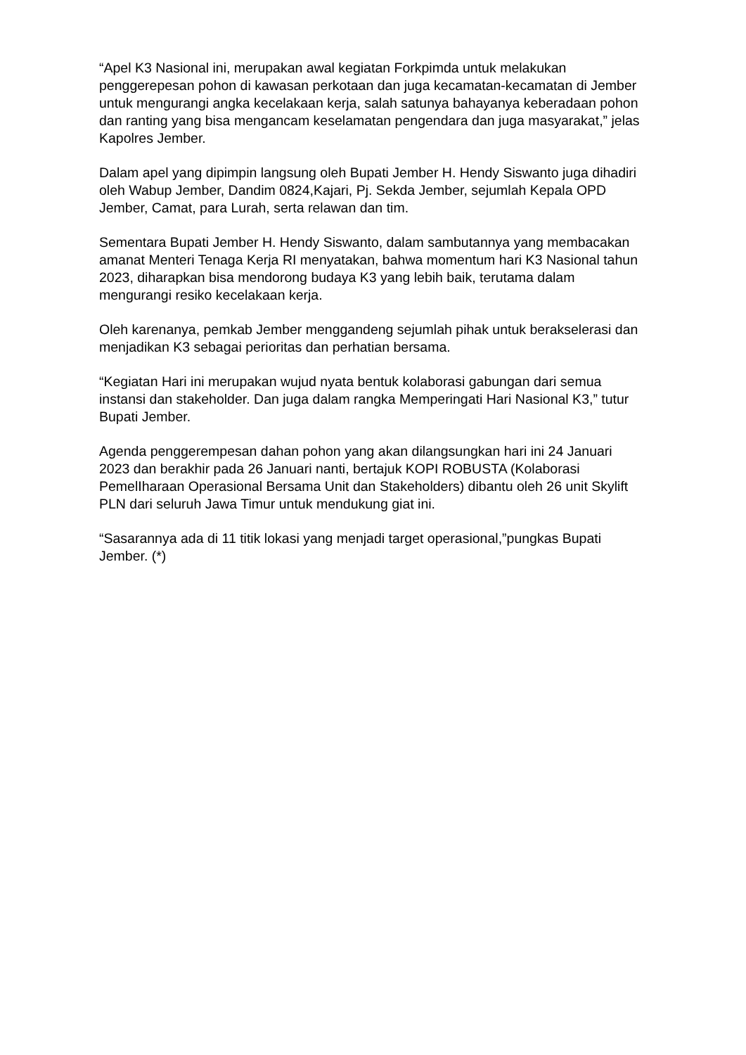“Apel K3 Nasional ini, merupakan awal kegiatan Forkpimda untuk melakukan penggerepesan pohon di kawasan perkotaan dan juga kecamatan-kecamatan di Jember untuk mengurangi angka kecelakaan kerja, salah satunya bahayanya keberadaan pohon dan ranting yang bisa mengancam keselamatan pengendara dan juga masyarakat,” jelas Kapolres Jember.
Dalam apel yang dipimpin langsung oleh Bupati Jember H. Hendy Siswanto juga dihadiri oleh Wabup Jember, Dandim 0824,Kajari, Pj. Sekda Jember, sejumlah Kepala OPD Jember, Camat, para Lurah, serta relawan dan tim.
Sementara Bupati Jember H. Hendy Siswanto, dalam sambutannya yang membacakan amanat Menteri Tenaga Kerja RI menyatakan, bahwa momentum hari K3 Nasional tahun 2023, diharapkan bisa mendorong budaya K3 yang lebih baik, terutama dalam mengurangi resiko kecelakaan kerja.
Oleh karenanya, pemkab Jember menggandeng sejumlah pihak untuk berakselerasi dan menjadikan K3 sebagai perioritas dan perhatian bersama.
“Kegiatan Hari ini merupakan wujud nyata bentuk kolaborasi gabungan dari semua instansi dan stakeholder. Dan juga dalam rangka Memperingati Hari Nasional K3,” tutur Bupati Jember.
Agenda penggerempesan dahan pohon yang akan dilangsungkan hari ini 24 Januari 2023 dan berakhir pada 26 Januari nanti, bertajuk KOPI ROBUSTA (Kolaborasi PemelIharaan Operasional Bersama Unit dan Stakeholders) dibantu oleh 26 unit Skylift PLN dari seluruh Jawa Timur untuk mendukung giat ini.
“Sasarannya ada di 11 titik lokasi yang menjadi target operasional,”pungkas Bupati Jember. (*)